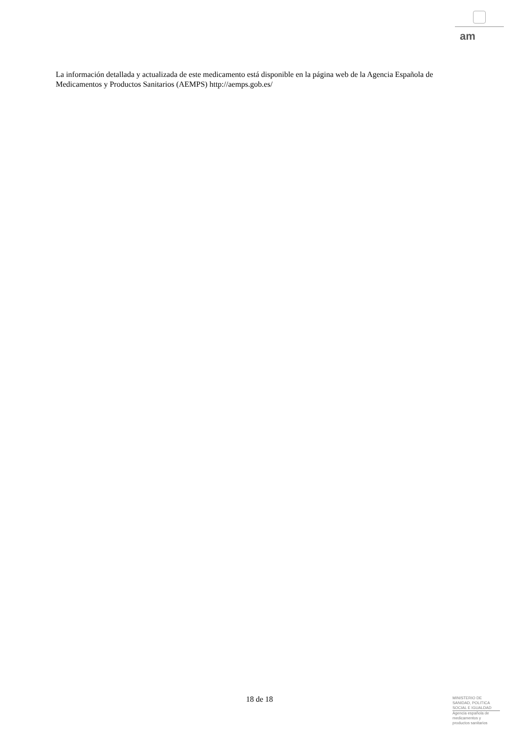am
La información detallada y actualizada de este medicamento está disponible en la página web de la Agencia Española de Medicamentos y Productos Sanitarios (AEMPS) http://aemps.gob.es/
18 de 18
MINISTERIO DE
SANIDAD, POLITICA
SOCIAL E IGUALDAD
Agencia española de
medicamentos y
productos sanitarios